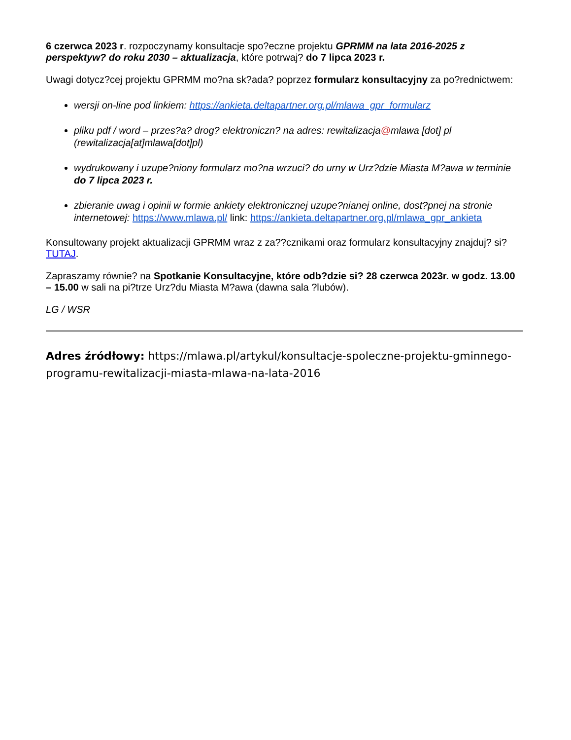6 czerwca 2023 r. rozpoczynamy konsultacje spo?eczne projektu GPRMM na lata 2016-2025 z perspektyw? do roku 2030 – aktualizacja, które potrwaj? do 7 lipca 2023 r.
Uwagi dotycz?cej projektu GPRMM mo?na sk?ada? poprzez formularz konsultacyjny za po?rednictwem:
wersji on-line pod linkiem: https://ankieta.deltapartner.org.pl/mlawa_gpr_formularz
pliku pdf / word – przes?a? drog? elektroniczn? na adres: rewitalizacja@mlawa [dot] pl (rewitalizacja[at]mlawa[dot]pl)
wydrukowany i uzupe?niony formularz mo?na wrzuci? do urny w Urz?dzie Miasta M?awa w terminie do 7 lipca 2023 r.
zbieranie uwag i opinii w formie ankiety elektronicznej uzupe?nianej online, dost?pnej na stronie internetowej: https://www.mlawa.pl/ link: https://ankieta.deltapartner.org.pl/mlawa_gpr_ankieta
Konsultowany projekt aktualizacji GPRMM wraz z za??cznikami oraz formularz konsultacyjny znajduj? si? TUTAJ.
Zapraszamy równie? na Spotkanie Konsultacyjne, które odb?dzie si? 28 czerwca 2023r. w godz. 13.00 – 15.00 w sali na pi?trze Urz?du Miasta M?awa (dawna sala ?lubów).
LG / WSR
Adres źródłowy: https://mlawa.pl/artykul/konsultacje-spoleczne-projektu-gminnego-programu-rewitalizacji-miasta-mlawa-na-lata-2016